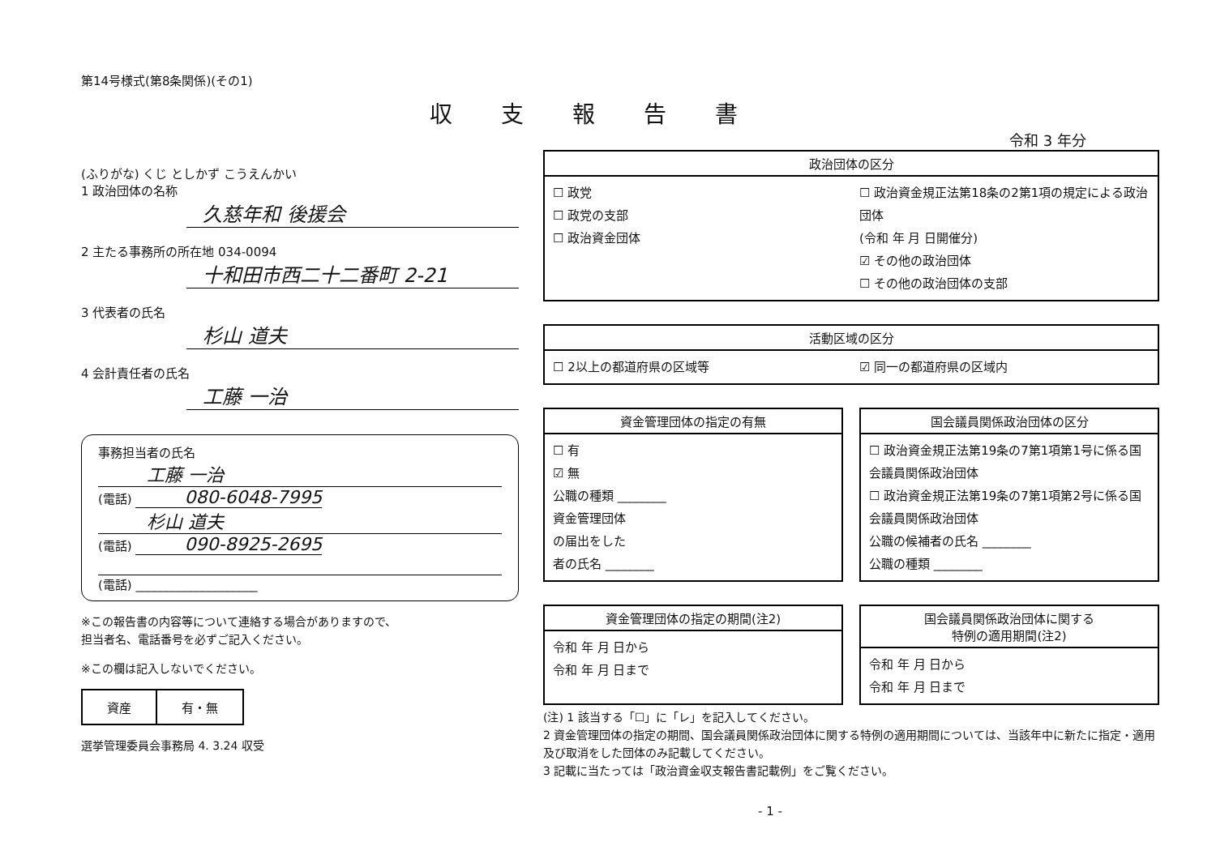第14号様式(第8条関係)(その1)
収支報告書
令和 3 年分
(ふりがな) くじ としかず こうえんかい
1 政治団体の名称
久慈年和 後援会
2 主たる事務所の所在地 034-0094
十和田市西二十二番町 2-21
3 代表者の氏名
杉山 道夫
4 会計責任者の氏名
工藤 一治
事務担当者の氏名
工藤 一治
(電話) 080-6048-7995
杉山 道夫
(電話) 090-8925-2695
(電話) ____________________
※この報告書の内容等について連絡する場合がありますので、
担当者名、電話番号を必ずご記入ください。
※この欄は記入しないでください。
| 資産 | 有・無 |
選挙管理委員会事務局 4. 3.24 収受
政治団体の区分
☐ 政党
☐ 政党の支部
☐ 政治資金団体
☐ 政治資金規正法第18条の2第1項の規定による政治団体
(令和 年 月 日開催分)
☑ その他の政治団体
☐ その他の政治団体の支部
活動区域の区分
☐ 2以上の都道府県の区域等 ☑ 同一の都道府県の区域内
資金管理団体の指定の有無
☐ 有
☑ 無
公職の種類 ________
資金管理団体
の届出をした
者の氏名 ________
国会議員関係政治団体の区分
☐ 政治資金規正法第19条の7第1項第1号に係る国会議員関係政治団体
☐ 政治資金規正法第19条の7第1項第2号に係る国会議員関係政治団体
公職の候補者の氏名 ________
公職の種類 ________
資金管理団体の指定の期間(注2)
令和 年 月 日から
令和 年 月 日まで
国会議員関係政治団体に関する
特例の適用期間(注2)
令和 年 月 日から
令和 年 月 日まで
(注) 1 該当する「☐」に「レ」を記入してください。
2 資金管理団体の指定の期間、国会議員関係政治団体に関する特例の適用期間については、当該年中に新たに指定・適用及び取消をした団体のみ記載してください。
3 記載に当たっては「政治資金収支報告書記載例」をご覧ください。
- 1 -